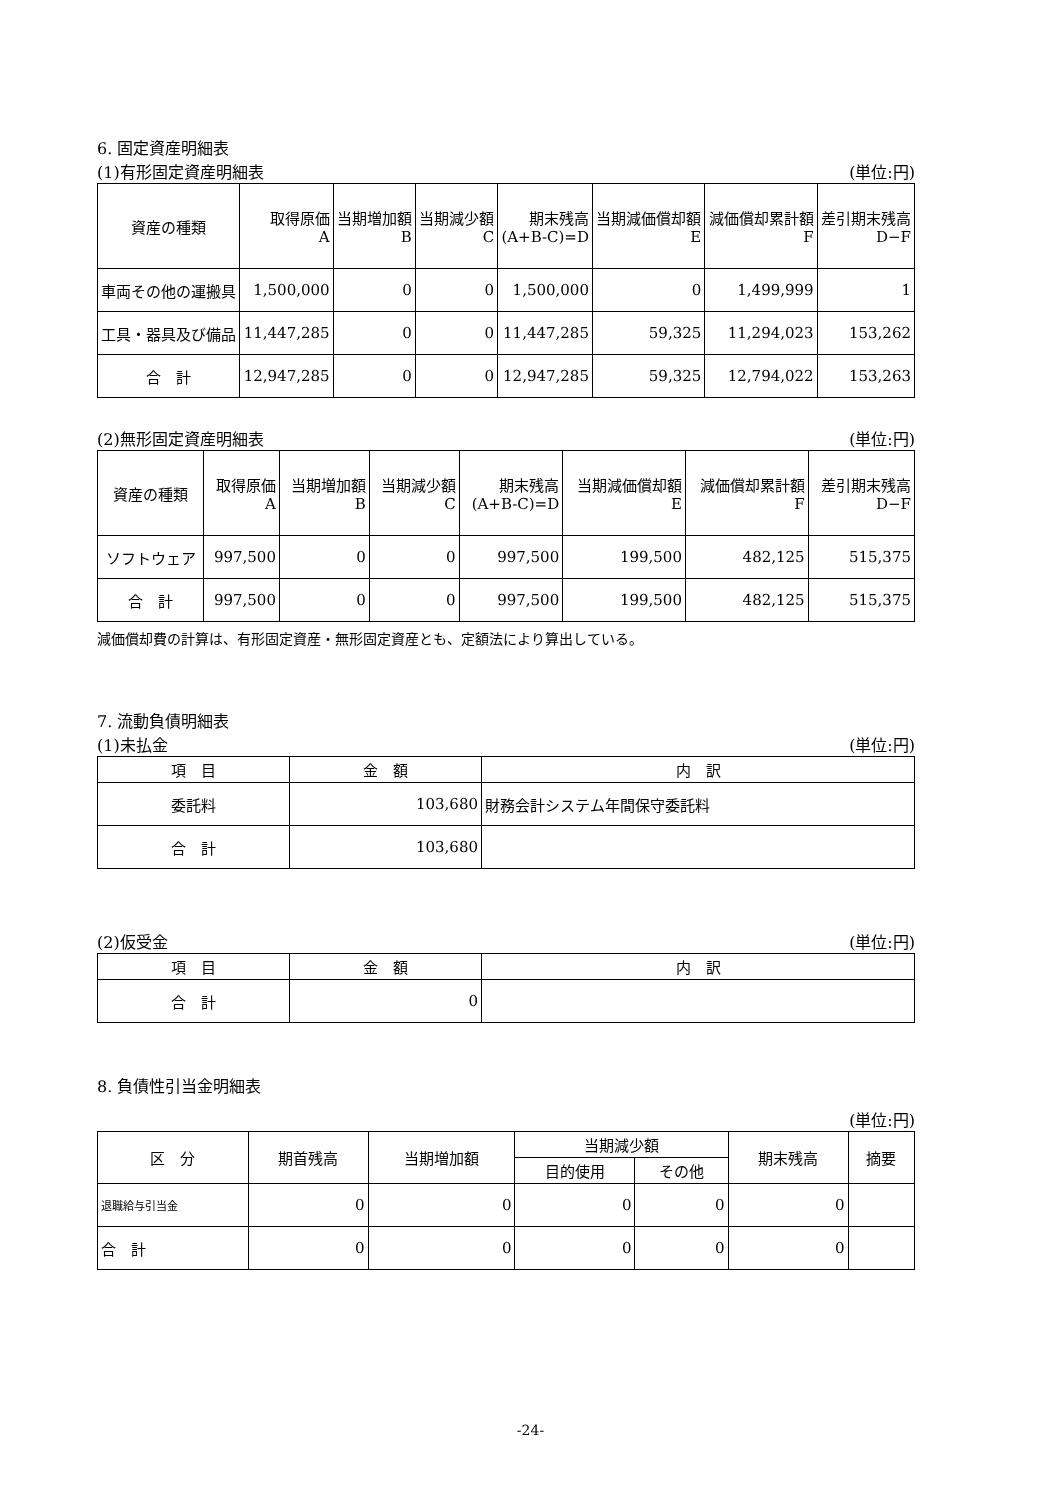6. 固定資産明細表
(1)有形固定資産明細表 (単位:円)
| 資産の種類 | 取得原価 A | 当期増加額 B | 当期減少額 C | 期末残高 (A+B-C)=D | 当期減価償却額 E | 減価償却累計額 F | 差引期末残高 D−F |
| --- | --- | --- | --- | --- | --- | --- | --- |
| 車両その他の運搬具 | 1,500,000 | 0 | 0 | 1,500,000 | 0 | 1,499,999 | 1 |
| 工具・器具及び備品 | 11,447,285 | 0 | 0 | 11,447,285 | 59,325 | 11,294,023 | 153,262 |
| 合 計 | 12,947,285 | 0 | 0 | 12,947,285 | 59,325 | 12,794,022 | 153,263 |
(2)無形固定資産明細表 (単位:円)
| 資産の種類 | 取得原価 A | 当期増加額 B | 当期減少額 C | 期末残高 (A+B-C)=D | 当期減価償却額 E | 減価償却累計額 F | 差引期末残高 D−F |
| --- | --- | --- | --- | --- | --- | --- | --- |
| ソフトウェア | 997,500 | 0 | 0 | 997,500 | 199,500 | 482,125 | 515,375 |
| 合 計 | 997,500 | 0 | 0 | 997,500 | 199,500 | 482,125 | 515,375 |
減価償却費の計算は、有形固定資産・無形固定資産とも、定額法により算出している。
7. 流動負債明細表
(1)未払金 (単位:円)
| 項 目 | 金 額 | 内 訳 |
| --- | --- | --- |
| 委託料 | 103,680 | 財務会計システム年間保守委託料 |
| 合 計 | 103,680 | |
(2)仮受金 (単位:円)
| 項 目 | 金 額 | 内 訳 |
| --- | --- | --- |
| 合 計 | 0 | |
8. 負債性引当金明細表
(単位:円)
| 区 分 | 期首残高 | 当期増加額 | 当期減少額 | | 期末残高 | 摘要 |
| --- | --- | --- | --- | --- | --- | --- |
| | | | 目的使用 | その他 | | |
| 退職給与引当金 | 0 | 0 | 0 | 0 | 0 | |
| 合 計 | 0 | 0 | 0 | 0 | 0 | |
-24-